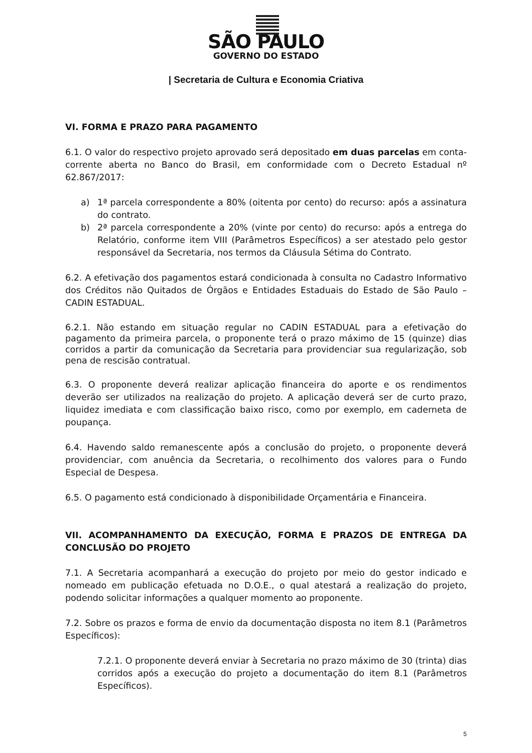SÃO PAULO
GOVERNO DO ESTADO
| Secretaria de Cultura e Economia Criativa
VI. FORMA E PRAZO PARA PAGAMENTO
6.1. O valor do respectivo projeto aprovado será depositado em duas parcelas em conta-corrente aberta no Banco do Brasil, em conformidade com o Decreto Estadual nº 62.867/2017:
a) 1ª parcela correspondente a 80% (oitenta por cento) do recurso: após a assinatura do contrato.
b) 2ª parcela correspondente a 20% (vinte por cento) do recurso: após a entrega do Relatório, conforme item VIII (Parâmetros Específicos) a ser atestado pelo gestor responsável da Secretaria, nos termos da Cláusula Sétima do Contrato.
6.2. A efetivação dos pagamentos estará condicionada à consulta no Cadastro Informativo dos Créditos não Quitados de Órgãos e Entidades Estaduais do Estado de São Paulo – CADIN ESTADUAL.
6.2.1. Não estando em situação regular no CADIN ESTADUAL para a efetivação do pagamento da primeira parcela, o proponente terá o prazo máximo de 15 (quinze) dias corridos a partir da comunicação da Secretaria para providenciar sua regularização, sob pena de rescisão contratual.
6.3. O proponente deverá realizar aplicação financeira do aporte e os rendimentos deverão ser utilizados na realização do projeto. A aplicação deverá ser de curto prazo, liquidez imediata e com classificação baixo risco, como por exemplo, em caderneta de poupança.
6.4. Havendo saldo remanescente após a conclusão do projeto, o proponente deverá providenciar, com anuência da Secretaria, o recolhimento dos valores para o Fundo Especial de Despesa.
6.5. O pagamento está condicionado à disponibilidade Orçamentária e Financeira.
VII. ACOMPANHAMENTO DA EXECUÇÃO, FORMA E PRAZOS DE ENTREGA DA CONCLUSÃO DO PROJETO
7.1. A Secretaria acompanhará a execução do projeto por meio do gestor indicado e nomeado em publicação efetuada no D.O.E., o qual atestará a realização do projeto, podendo solicitar informações a qualquer momento ao proponente.
7.2. Sobre os prazos e forma de envio da documentação disposta no item 8.1 (Parâmetros Específicos):
7.2.1. O proponente deverá enviar à Secretaria no prazo máximo de 30 (trinta) dias corridos após a execução do projeto a documentação do item 8.1 (Parâmetros Específicos).
5